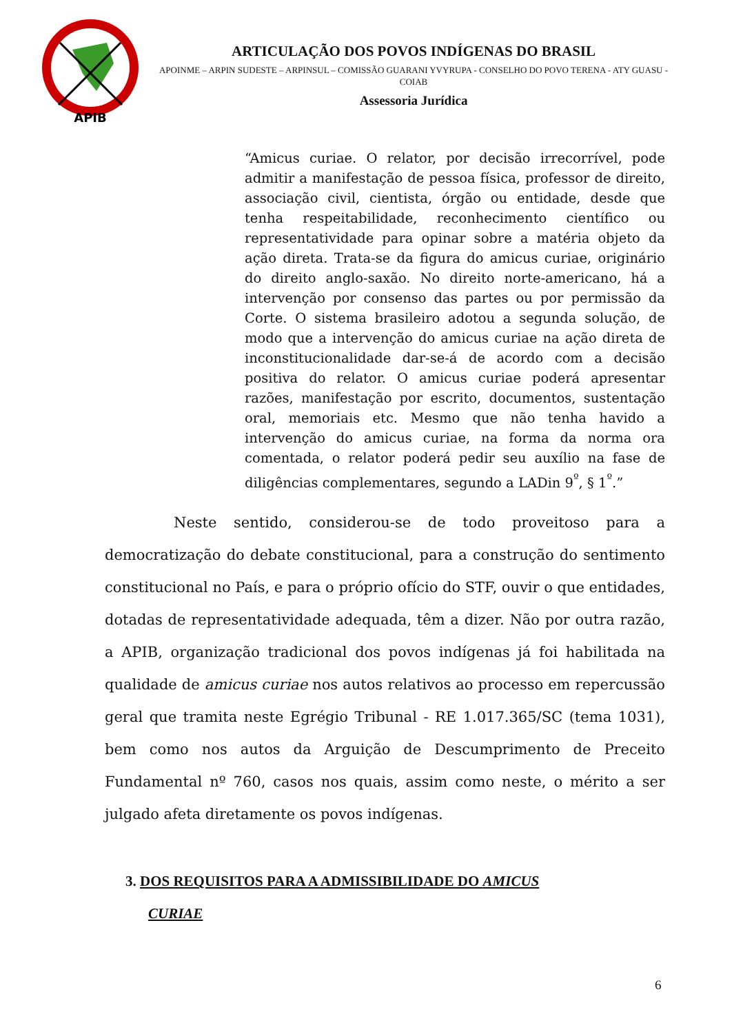APIB
ARTICULAÇÃO DOS POVOS INDÍGENAS DO BRASIL
APOINME – ARPIN SUDESTE – ARPINSUL – COMISSÃO GUARANI YVYRUPA - CONSELHO DO POVO TERENA - ATY GUASU - COIAB
Assessoria Jurídica
“Amicus curiae. O relator, por decisão irrecorrível, pode admitir a manifestação de pessoa física, professor de direito, associação civil, cientista, órgão ou entidade, desde que tenha respeitabilidade, reconhecimento científico ou representatividade para opinar sobre a matéria objeto da ação direta. Trata-se da figura do amicus curiae, originário do direito anglo-saxão. No direito norte-americano, há a intervenção por consenso das partes ou por permissão da Corte. O sistema brasileiro adotou a segunda solução, de modo que a intervenção do amicus curiae na ação direta de inconstitucionalidade dar-se-á de acordo com a decisão positiva do relator. O amicus curiae poderá apresentar razões, manifestação por escrito, documentos, sustentação oral, memoriais etc. Mesmo que não tenha havido a intervenção do amicus curiae, na forma da norma ora comentada, o relator poderá pedir seu auxílio na fase de diligências complementares, segundo a LADin 9<sup>º</sup>, § 1<sup>º</sup>.”
Neste sentido, considerou-se de todo proveitoso para a democratização do debate constitucional, para a construção do sentimento constitucional no País, e para o próprio ofício do STF, ouvir o que entidades, dotadas de representatividade adequada, têm a dizer. Não por outra razão, a APIB, organização tradicional dos povos indígenas já foi habilitada na qualidade de amicus curiae nos autos relativos ao processo em repercussão geral que tramita neste Egrégio Tribunal - RE 1.017.365/SC (tema 1031), bem como nos autos da Arguição de Descumprimento de Preceito Fundamental nº 760, casos nos quais, assim como neste, o mérito a ser julgado afeta diretamente os povos indígenas.
3. DOS REQUISITOS PARA A ADMISSIBILIDADE DO AMICUS
CURIAE
6